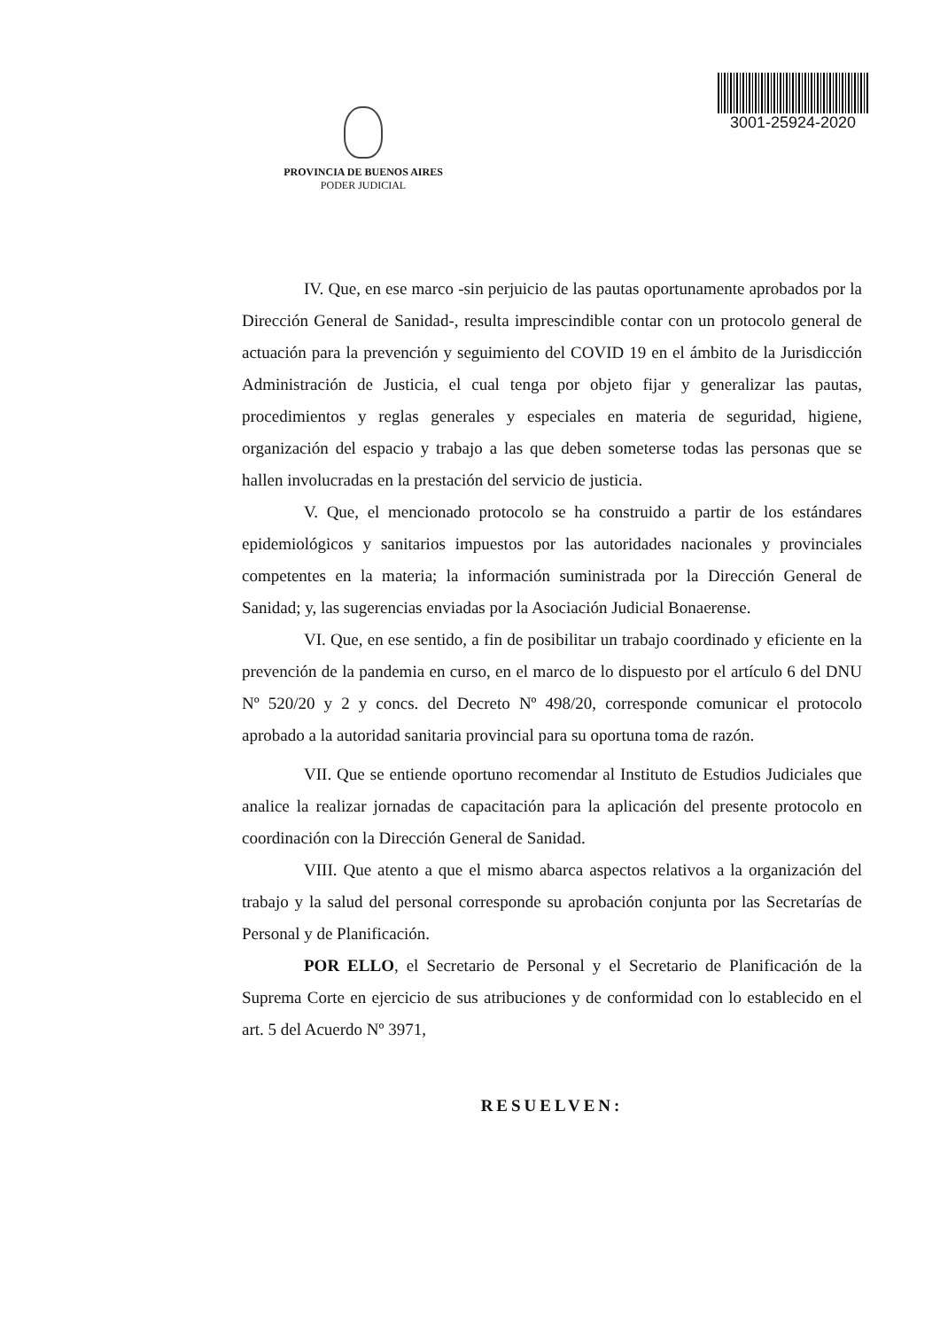3001-25924-2020
PROVINCIA DE BUENOS AIRES
PODER JUDICIAL
IV. Que, en ese marco -sin perjuicio de las pautas oportunamente aprobados por la Dirección General de Sanidad-, resulta imprescindible contar con un protocolo general de actuación para la prevención y seguimiento del COVID 19 en el ámbito de la Jurisdicción Administración de Justicia, el cual tenga por objeto fijar y generalizar las pautas, procedimientos y reglas generales y especiales en materia de seguridad, higiene, organización del espacio y trabajo a las que deben someterse todas las personas que se hallen involucradas en la prestación del servicio de justicia.
V. Que, el mencionado protocolo se ha construido a partir de los estándares epidemiológicos y sanitarios impuestos por las autoridades nacionales y provinciales competentes en la materia; la información suministrada por la Dirección General de Sanidad; y, las sugerencias enviadas por la Asociación Judicial Bonaerense.
VI. Que, en ese sentido, a fin de posibilitar un trabajo coordinado y eficiente en la prevención de la pandemia en curso, en el marco de lo dispuesto por el artículo 6 del DNU Nº 520/20 y 2 y concs. del Decreto Nº 498/20, corresponde comunicar el protocolo aprobado a la autoridad sanitaria provincial para su oportuna toma de razón.
VII. Que se entiende oportuno recomendar al Instituto de Estudios Judiciales que analice la realizar jornadas de capacitación para la aplicación del presente protocolo en coordinación con la Dirección General de Sanidad.
VIII. Que atento a que el mismo abarca aspectos relativos a la organización del trabajo y la salud del personal corresponde su aprobación conjunta por las Secretarías de Personal y de Planificación.
POR ELLO, el Secretario de Personal y el Secretario de Planificación de la Suprema Corte en ejercicio de sus atribuciones y de conformidad con lo establecido en el art. 5 del Acuerdo Nº 3971,
RESUELVEN: